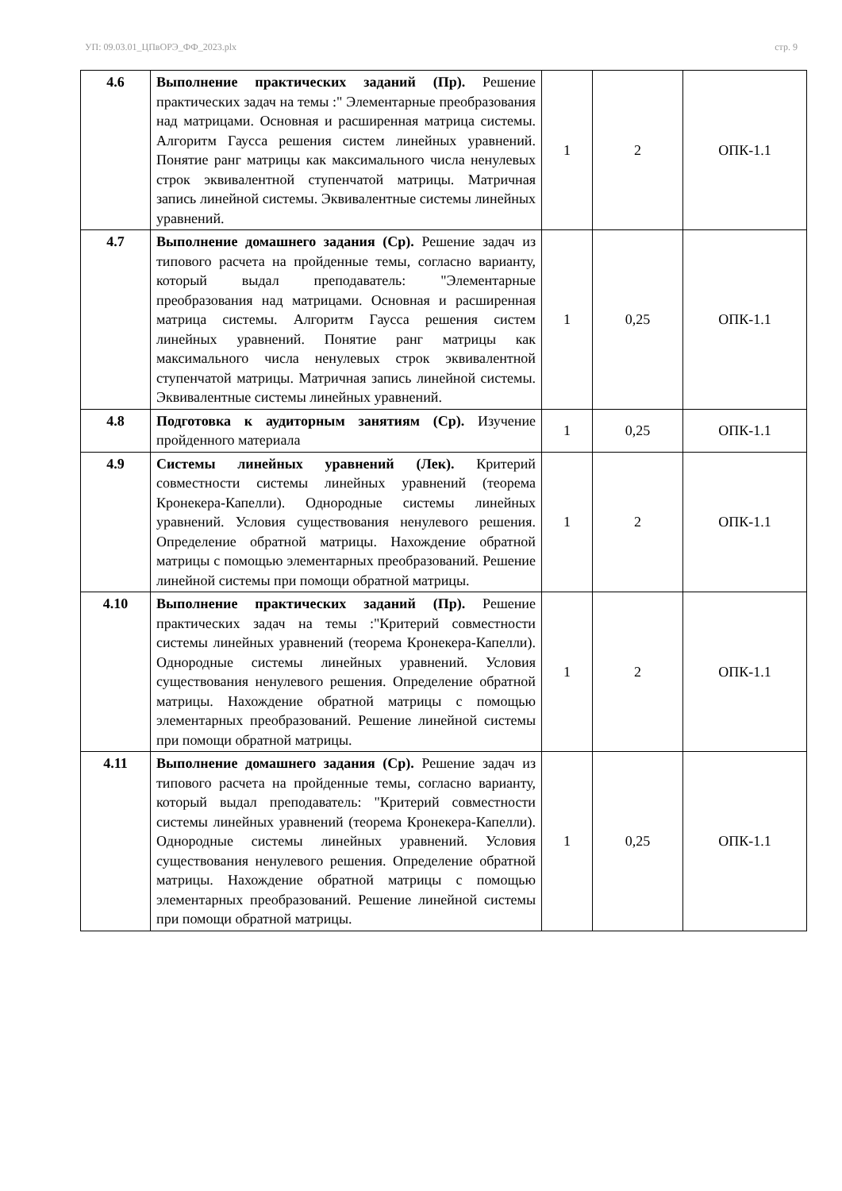УП: 09.03.01_ЦПвОРЭ_ФФ_2023.plx стр. 9
| 4.6 | Выполнение практических заданий (Пр). Решение практических задач на темы :" Элементарные преобразования над матрицами. Основная и расширенная матрица системы. Алгоритм Гаусса решения систем линейных уравнений. Понятие ранг матрицы как максимального числа ненулевых строк эквивалентной ступенчатой матрицы. Матричная запись линейной системы. Эквивалентные системы линейных уравнений. | 1 | 2 | ОПК-1.1 |
| 4.7 | Выполнение домашнего задания (Ср). Решение задач из типового расчета на пройденные темы, согласно варианту, который выдал преподаватель: "Элементарные преобразования над матрицами. Основная и расширенная матрица системы. Алгоритм Гаусса решения систем линейных уравнений. Понятие ранг матрицы как максимального числа ненулевых строк эквивалентной ступенчатой матрицы. Матричная запись линейной системы. Эквивалентные системы линейных уравнений. | 1 | 0,25 | ОПК-1.1 |
| 4.8 | Подготовка к аудиторным занятиям (Ср). Изучение пройденного материала | 1 | 0,25 | ОПК-1.1 |
| 4.9 | Системы линейных уравнений (Лек). Критерий совместности системы линейных уравнений (теорема Кронекера-Капелли). Однородные системы линейных уравнений. Условия существования ненулевого решения. Определение обратной матрицы. Нахождение обратной матрицы с помощью элементарных преобразований. Решение линейной системы при помощи обратной матрицы. | 1 | 2 | ОПК-1.1 |
| 4.10 | Выполнение практических заданий (Пр). Решение практических задач на темы :"Критерий совместности системы линейных уравнений (теорема Кронекера-Капелли). Однородные системы линейных уравнений. Условия существования ненулевого решения. Определение обратной матрицы. Нахождение обратной матрицы с помощью элементарных преобразований. Решение линейной системы при помощи обратной матрицы. | 1 | 2 | ОПК-1.1 |
| 4.11 | Выполнение домашнего задания (Ср). Решение задач из типового расчета на пройденные темы, согласно варианту, который выдал преподаватель: "Критерий совместности системы линейных уравнений (теорема Кронекера-Капелли). Однородные системы линейных уравнений. Условия существования ненулевого решения. Определение обратной матрицы. Нахождение обратной матрицы с помощью элементарных преобразований. Решение линейной системы при помощи обратной матрицы. | 1 | 0,25 | ОПК-1.1 |